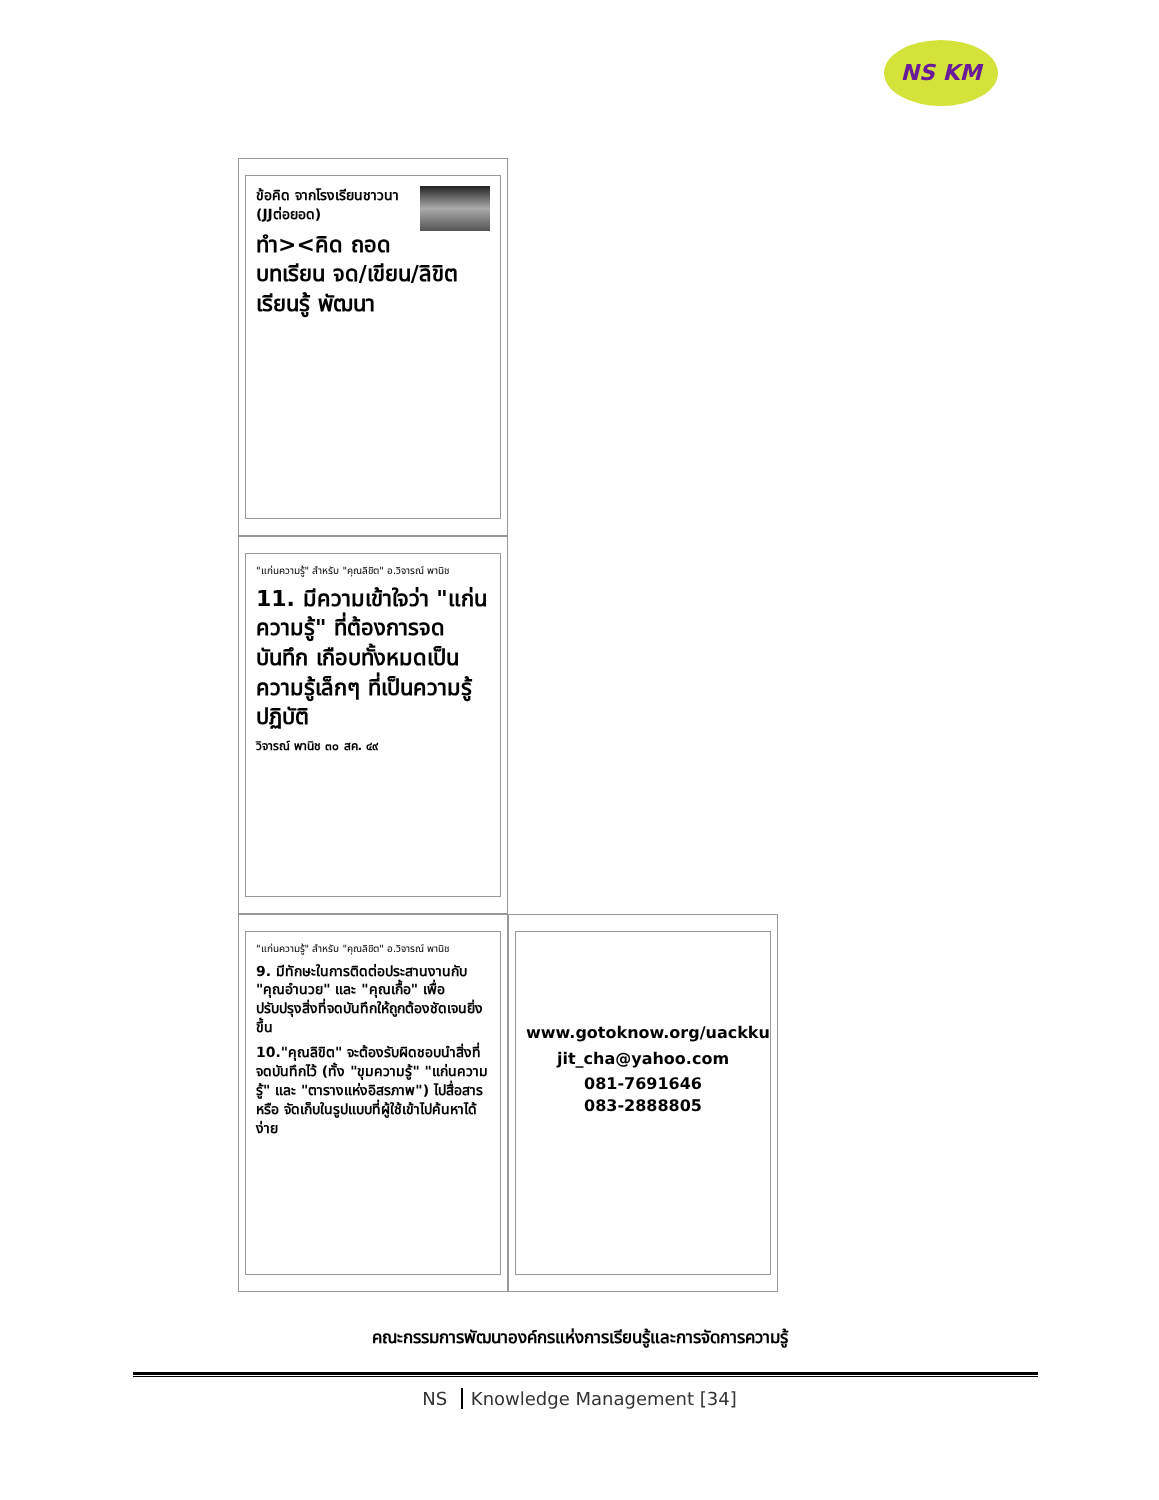NS KM
ข้อคิด จากโรงเรียนชาวนา (JJต่อยอด)
ทำ><คิด ถอดบทเรียน จด/เขียน/ลิขิต เรียนรู้ พัฒนา
"แก่นความรู้" สำหรับ "คุณลิขิต" อ.วิจารณ์ พานิช
11. มีความเข้าใจว่า "แก่นความรู้" ที่ต้องการจดบันทึก เกือบทั้งหมดเป็นความรู้เล็กๆ ที่เป็นความรู้ปฏิบัติ
วิจารณ์ พานิช ๓๐ สค. ๔๙
"แก่นความรู้" สำหรับ "คุณลิขิต" อ.วิจารณ์ พานิช
9. มีทักษะในการติดต่อประสานงานกับ "คุณอำนวย" และ "คุณเกื้อ" เพื่อปรับปรุงสิ่งที่จดบันทึกให้ถูกต้องชัดเจนยิ่งขึ้น
10."คุณลิขิต" จะต้องรับผิดชอบนำสิ่งที่จดบันทึกไว้ (ทั้ง "ขุมความรู้" "แก่นความรู้" และ "ตารางแห่งอิสรภาพ") ไปสื่อสาร หรือ จัดเก็บในรูปแบบที่ผู้ใช้เข้าไปค้นหาได้ง่าย
www.gotoknow.org/uackku
jit_cha@yahoo.com
081-7691646
083-2888805
คณะกรรมการพัฒนาองค์กรแห่งการเรียนรู้และการจัดการความรู้
NS Knowledge Management [34]